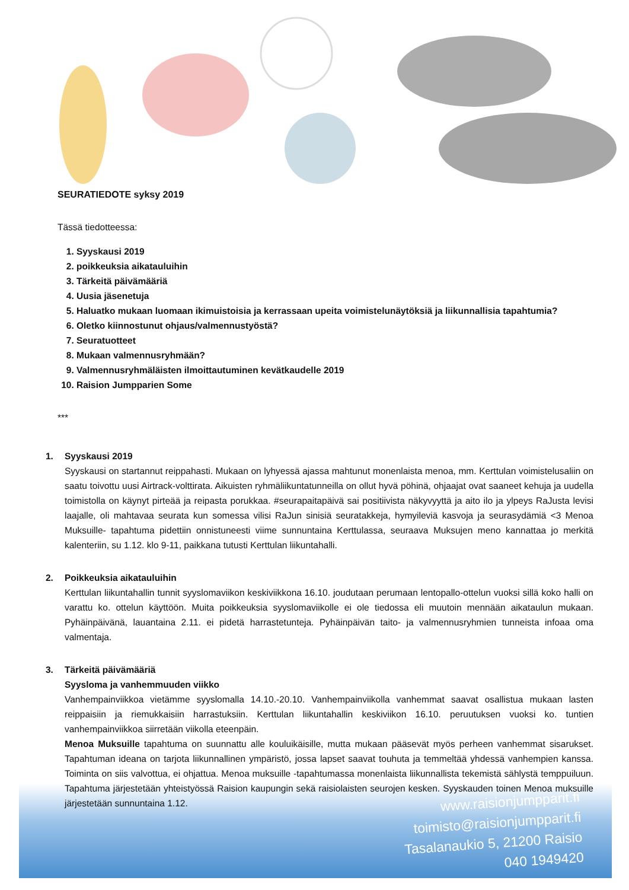SEURATIEDOTE syksy 2019
Tässä tiedotteessa:
1. Syyskausi 2019
2. poikkeuksia aikatauluihin
3. Tärkeitä päivämääriä
4. Uusia jäsenetuja
5. Haluatko mukaan luomaan ikimuistoisia ja kerrassaan upeita voimistelunäytöksiä ja liikunnallisia tapahtumia?
6. Oletko kiinnostunut ohjaus/valmennustyöstä?
7. Seuratuotteet
8. Mukaan valmennusryhmään?
9. Valmennusryhmäläisten ilmoittautuminen kevätkaudelle 2019
10. Raision Jumpparien Some
***
1. Syyskausi 2019
Syyskausi on startannut reippahasti. Mukaan on lyhyessä ajassa mahtunut monenlaista menoa, mm. Kerttulan voimistelusaliin on saatu toivottu uusi Airtrack-volttirata. Aikuisten ryhmäliikuntatunneilla on ollut hyvä pöhinä, ohjaajat ovat saaneet kehuja ja uudella toimistolla on käynyt pirteää ja reipasta porukkaa. #seurapaitapäivä sai positiivista näkyvyyttä ja aito ilo ja ylpeys RaJusta levisi laajalle, oli mahtavaa seurata kun somessa vilisi RaJun sinisiä seuratakkeja, hymyileviä kasvoja ja seurasydämiä <3 Menoa Muksuille- tapahtuma pidettiin onnistuneesti viime sunnuntaina Kerttulassa, seuraava Muksujen meno kannattaa jo merkitä kalenteriin, su 1.12. klo 9-11, paikkana tutusti Kerttulan liikuntahalli.
2. Poikkeuksia aikatauluihin
Kerttulan liikuntahallin tunnit syyslomaviikon keskiviikkona 16.10. joudutaan perumaan lentopallo-ottelun vuoksi sillä koko halli on varattu ko. ottelun käyttöön. Muita poikkeuksia syyslomaviikolle ei ole tiedossa eli muutoin mennään aikataulun mukaan. Pyhäinpäivänä, lauantaina 2.11. ei pidetä harrastetunteja. Pyhäinpäivän taito- ja valmennusryhmien tunneista infoaa oma valmentaja.
3. Tärkeitä päivämääriä
Syysloma ja vanhemmuuden viikko
Vanhempainviikkoa vietämme syyslomalla 14.10.-20.10. Vanhempainviikolla vanhemmat saavat osallistua mukaan lasten reippaisiin ja riemukkaisiin harrastuksiin. Kerttulan liikuntahallin keskiviikon 16.10. peruutuksen vuoksi ko. tuntien vanhempainviikkoa siirretään viikolla eteenpäin.
Menoa Muksuille tapahtuma on suunnattu alle kouluikäisille, mutta mukaan pääsevät myös perheen vanhemmat sisarukset. Tapahtuman ideana on tarjota liikunnallinen ympäristö, jossa lapset saavat touhuta ja temmeltää yhdessä vanhempien kanssa. Toiminta on siis valvottua, ei ohjattua. Menoa muksuille -tapahtumassa monenlaista liikunnallista tekemistä sählystä temppuiluun. Tapahtuma järjestetään yhteistyössä Raision kaupungin sekä raisiolaisten seurojen kesken. Syyskauden toinen Menoa muksuille järjestetään sunnuntaina 1.12.
www.raisionjumpparit.fi
toimisto@raisionjumpparit.fi
Tasalanaukio 5, 21200 Raisio
040 1949420